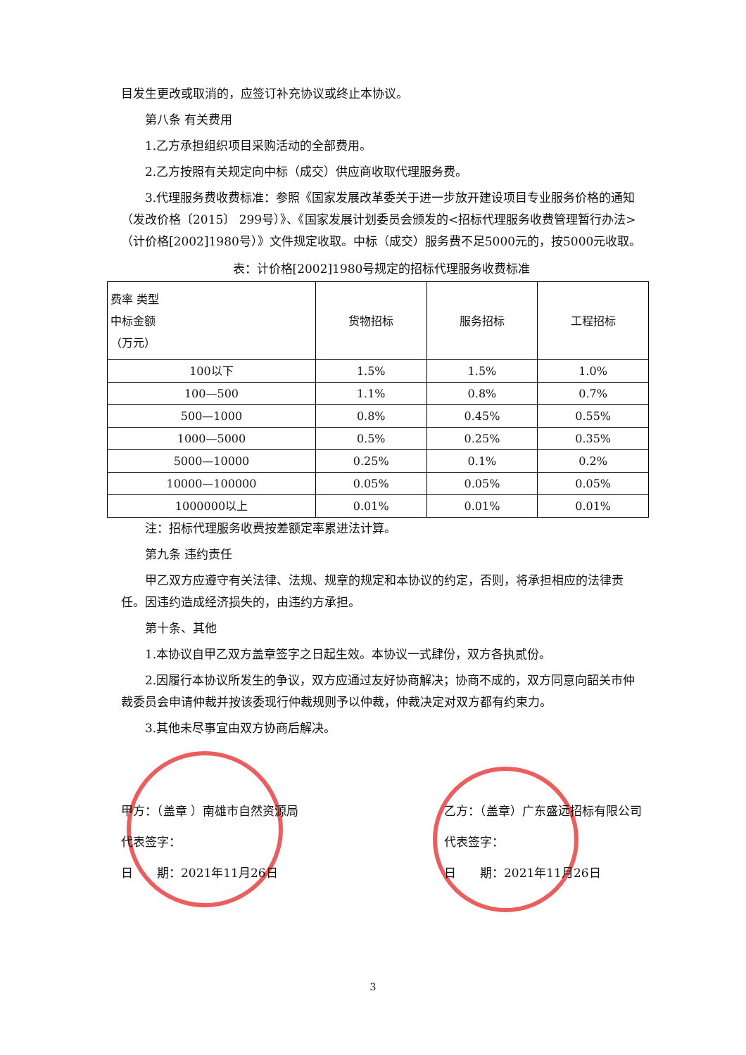目发生更改或取消的，应签订补充协议或终止本协议。
第八条 有关费用
1.乙方承担组织项目采购活动的全部费用。
2.乙方按照有关规定向中标（成交）供应商收取代理服务费。
3.代理服务费收费标准：参照《国家发展改革委关于进一步放开建设项目专业服务价格的通知（发改价格〔2015〕 299号）》、《国家发展计划委员会颁发的<招标代理服务收费管理暂行办法>（计价格[2002]1980号）》文件规定收取。中标（成交）服务费不足5000元的，按5000元收取。
表：计价格[2002]1980号规定的招标代理服务收费标准
| 费率 类型 中标金额 （万元） | 货物招标 | 服务招标 | 工程招标 |
| --- | --- | --- | --- |
| 100以下 | 1.5% | 1.5% | 1.0% |
| 100—500 | 1.1% | 0.8% | 0.7% |
| 500—1000 | 0.8% | 0.45% | 0.55% |
| 1000—5000 | 0.5% | 0.25% | 0.35% |
| 5000—10000 | 0.25% | 0.1% | 0.2% |
| 10000—100000 | 0.05% | 0.05% | 0.05% |
| 1000000以上 | 0.01% | 0.01% | 0.01% |
注：招标代理服务收费按差额定率累进法计算。
第九条 违约责任
甲乙双方应遵守有关法律、法规、规章的规定和本协议的约定，否则，将承担相应的法律责任。因违约造成经济损失的，由违约方承担。
第十条、其他
1.本协议自甲乙双方盖章签字之日起生效。本协议一式肆份，双方各执贰份。
2.因履行本协议所发生的争议，双方应通过友好协商解决；协商不成的，双方同意向韶关市仲裁委员会申请仲裁并按该委现行仲裁规则予以仲裁，仲裁决定对双方都有约束力。
3.其他未尽事宜由双方协商后解决。
甲方：（盖章 ）南雄市自然资源局
代表签字：
日　　期：2021年11月26日
乙方：（盖章）广东盛远招标有限公司
代表签字：
日　　期：2021年11月26日
3